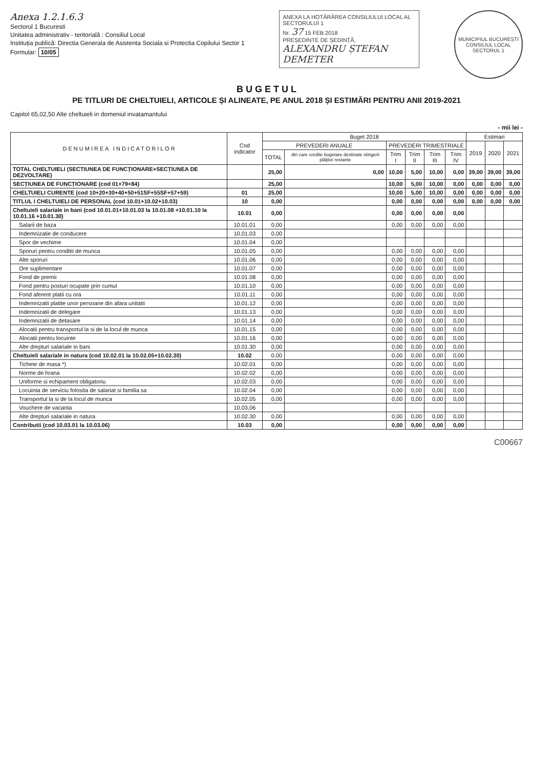Anexa 1.2.1.6.3
Sectorul 1 Bucuresti
Unitatea administrativ - teritorială : Consiliul Local
Instituția publică: Directia Generala de Asistenta Sociala si Protectia Copilului Sector 1
Formular: 10/05
ANEXA LA HOTĂRÂREA CONSILIULUI LOCAL AL SECTORULUI 1
Nr. 37 15 FEB 2018
PREȘEDINTE DE ȘEDINȚĂ,
ALEXANDRU ȘTEFAN DEMETER
MUNICIPIUL BUCUREȘTI
CONSILIUL LOCAL
SECTORUL 1
B U G E T U L
PE TITLURI DE CHELTUIELI, ARTICOLE ȘI ALINEATE, PE ANUL 2018 ȘI ESTIMĂRI PENTRU ANII 2019-2021
Capitol 65,02,50 Alte cheltuieli in domeniul invatamantului
- mii lei -
| D E N U M I R E A I N D I C A T O R I L O R | Cod indicator | Buget 2018 | | | | | | Estimari | | |
| --- | --- | --- | --- | --- | --- | --- | --- | --- | --- | --- |
| | | PREVEDERI ANUALE | | PREVEDERI TRIMESTRIALE | | | | 2019 | 2020 | 2021 |
| | | TOTAL | din care credite bugetare destinate stingerii plăţilor restante | Trim I | Trim II | Trim III | Trim IV | | | |
| TOTAL CHELTUIELI (SECTIUNEA DE FUNCȚIONARE+SECȚIUNEA DE DEZVOLTARE) | | 25,00 | 0,00 | 10,00 | 5,00 | 10,00 | 0,00 | 39,00 | 39,00 | 39,00 |
| SECȚIUNEA DE FUNCȚIONARE (cod 01+79+84) | | 25,00 | | 10,00 | 5,00 | 10,00 | 0,00 | 0,00 | 0,00 | 0,00 |
| CHELTUIELI CURENTE (cod 10+20+30+40+50+51SF+55SF+57+59) | 01 | 25,00 | | 10,00 | 5,00 | 10,00 | 0,00 | 0,00 | 0,00 | 0,00 |
| TITLUL I CHELTUIELI DE PERSONAL (cod 10.01+10.02+10.03) | 10 | 0,00 | | 0,00 | 0,00 | 0,00 | 0,00 | 0,00 | 0,00 | 0,00 |
| Cheltuieli salariale in bani (cod 10.01.01+10.01.03 la 10.01.08 +10.01.10 la 10.01.16 +10.01.30) | 10.01 | 0,00 | | 0,00 | 0,00 | 0,00 | 0,00 | | | |
| Salarii de baza | 10.01.01 | 0,00 | | 0,00 | 0,00 | 0,00 | 0,00 | | | |
| Indemnizatie de conducere | 10.01.03 | 0,00 | | | | | | | | |
| Spor de vechime | 10.01.04 | 0,00 | | | | | | | | |
| Sporuri pentru conditii de munca | 10.01.05 | 0,00 | | 0,00 | 0,00 | 0,00 | 0,00 | | | |
| Alte sporuri | 10.01.06 | 0,00 | | 0,00 | 0,00 | 0,00 | 0,00 | | | |
| Ore suplimentare | 10.01.07 | 0,00 | | 0,00 | 0,00 | 0,00 | 0,00 | | | |
| Fond de premii | 10.01.08 | 0,00 | | 0,00 | 0,00 | 0,00 | 0,00 | | | |
| Fond pentru posturi ocupate prin cumul | 10.01.10 | 0,00 | | 0,00 | 0,00 | 0,00 | 0,00 | | | |
| Fond aferent platii cu ora | 10.01.11 | 0,00 | | 0,00 | 0,00 | 0,00 | 0,00 | | | |
| Indemnizatii platite unor persoane din afara unitatii | 10.01.12 | 0,00 | | 0,00 | 0,00 | 0,00 | 0,00 | | | |
| Indemnizatii de delegare | 10.01.13 | 0,00 | | 0,00 | 0,00 | 0,00 | 0,00 | | | |
| Indemnizatii de detasare | 10.01.14 | 0,00 | | 0,00 | 0,00 | 0,00 | 0,00 | | | |
| Alocatii pentru transportul la si de la locul de munca | 10.01.15 | 0,00 | | 0,00 | 0,00 | 0,00 | 0,00 | | | |
| Alocatii pentru locuinte | 10.01.16 | 0,00 | | 0,00 | 0,00 | 0,00 | 0,00 | | | |
| Alte drepturi salariale in bani | 10.01.30 | 0,00 | | 0,00 | 0,00 | 0,00 | 0,00 | | | |
| Cheltuieli salariale in natura (cod 10.02.01 la 10.02.05+10.02.30) | 10.02 | 0,00 | | 0,00 | 0,00 | 0,00 | 0,00 | | | |
| Tichete de masa *) | 10.02.01 | 0,00 | | 0,00 | 0,00 | 0,00 | 0,00 | | | |
| Norme de hrana | 10.02.02 | 0,00 | | 0,00 | 0,00 | 0,00 | 0,00 | | | |
| Uniforme si echipament obligatoriu | 10.02.03 | 0,00 | | 0,00 | 0,00 | 0,00 | 0,00 | | | |
| Locuinta de serviciu folosita de salariat si familia sa | 10.02.04 | 0,00 | | 0,00 | 0,00 | 0,00 | 0,00 | | | |
| Transportul la si de la locul de munca | 10.02.05 | 0,00 | | 0,00 | 0,00 | 0,00 | 0,00 | | | |
| Vouchere de vacanta | 10,03,06 | | | | | | | | | |
| Alte drepturi salariale in natura | 10.02.30 | 0,00 | | 0,00 | 0,00 | 0,00 | 0,00 | | | |
| Contributii (cod 10.03.01 la 10.03.06) | 10.03 | 0,00 | | 0,00 | 0,00 | 0,00 | 0,00 | | | |
C00667